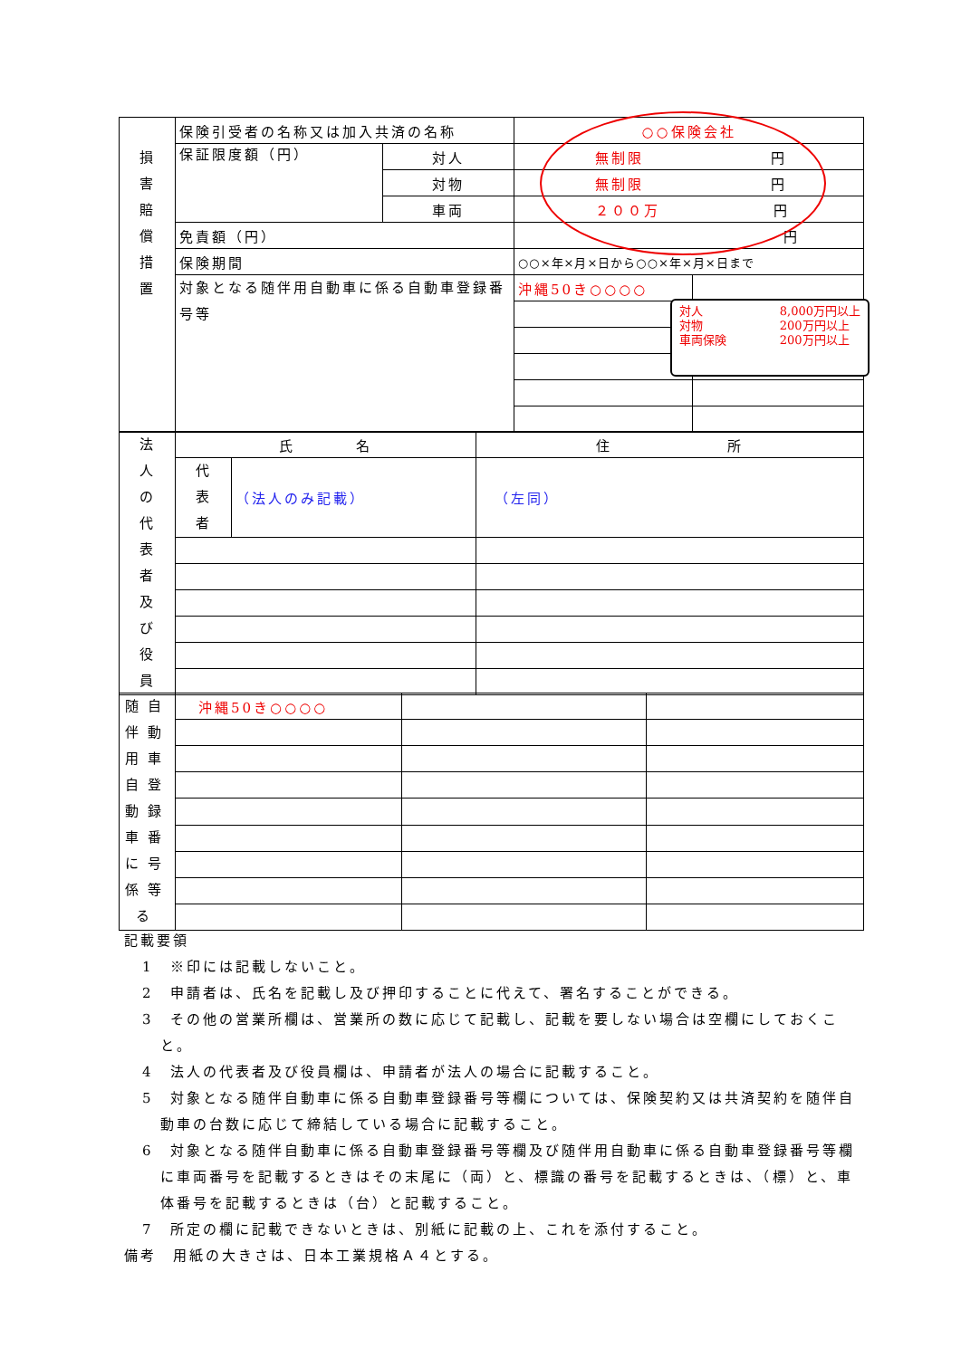| 損 害 賠 償 措 置 | 保険引受者の名称又は加入共済の名称 | | ○○保険会社 | |
| | 保証限度額（円） | 対人 | 無制限 円 | |
| | | 対物 | 無制限 円 | |
| | | 車両 | ２００万 円 | |
| | 免責額（円） | | 円 | |
| | 保険期間 | | ○○×年×月×日から○○×年×月×日まで | |
| | 対象となる随伴用自動車に係る自動車登録番号等 | | 沖縄50き○○○○ | |
| 法 人 の 代 表 者 及 び 役 員 | 氏 名 | | 住 所 |
| | 代 表 者 | （法人のみ記載） | （左同） |
| 随自 伴動 用車 自登 動録 車番 に号 係等 る | 沖縄50き○○○○ | | |
対人
対物
車両保険 8,000万円以上
200万円以上
200万円以上
記載要領
1　※印には記載しないこと。
2　申請者は、氏名を記載し及び押印することに代えて、署名することができる。
3　その他の営業所欄は、営業所の数に応じて記載し、記載を要しない場合は空欄にしておくこと。
4　法人の代表者及び役員欄は、申請者が法人の場合に記載すること。
5　対象となる随伴自動車に係る自動車登録番号等欄については、保険契約又は共済契約を随伴自動車の台数に応じて締結している場合に記載すること。
6　対象となる随伴自動車に係る自動車登録番号等欄及び随伴用自動車に係る自動車登録番号等欄に車両番号を記載するときはその末尾に（両）と、標識の番号を記載するときは、（標）と、車体番号を記載するときは（台）と記載すること。
7　所定の欄に記載できないときは、別紙に記載の上、これを添付すること。
備考　用紙の大きさは、日本工業規格Ａ４とする。